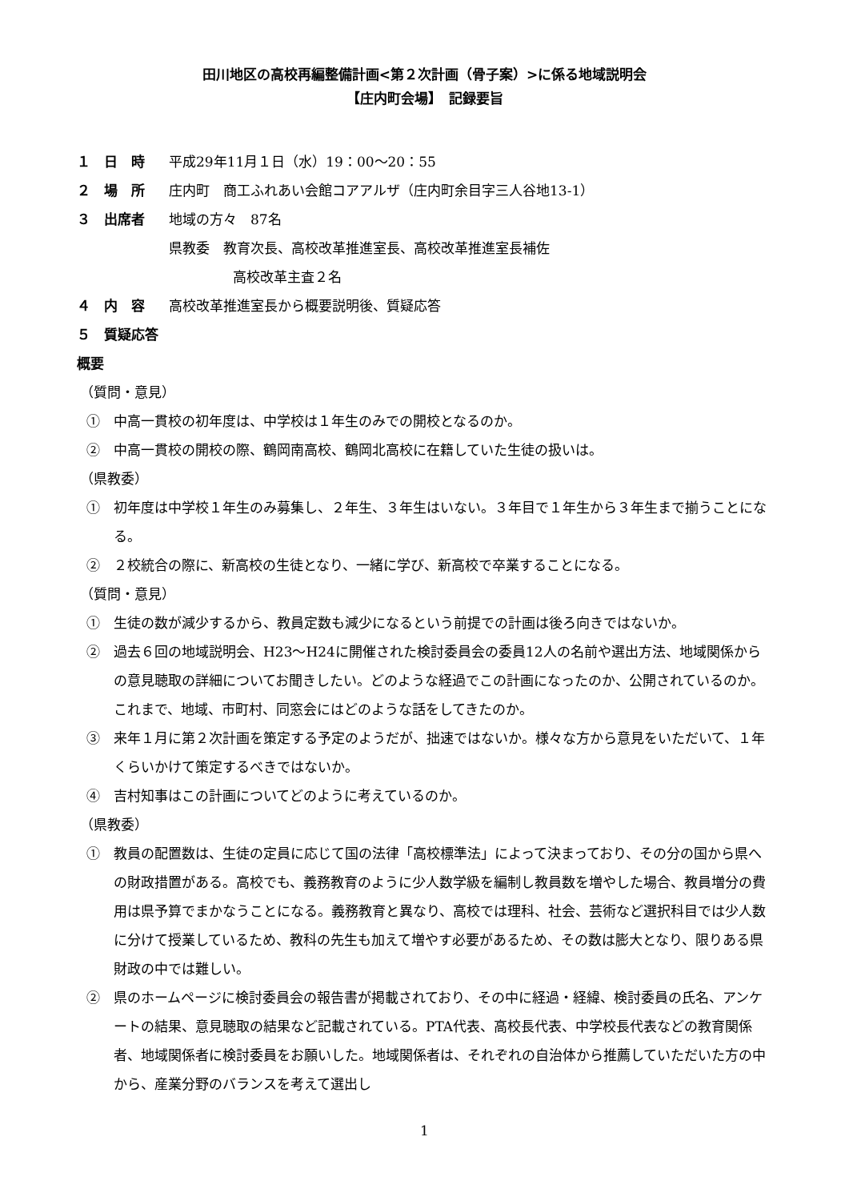田川地区の高校再編整備計画<第２次計画（骨子案）>に係る地域説明会
【庄内町会場】　記録要旨
１　日　時 平成29年11月１日（水）19：00～20：55
２　場　所 庄内町　商工ふれあい会館コアアルザ（庄内町余目字三人谷地13-1）
３　出席者 地域の方々　87名
県教委　教育次長、高校改革推進室長、高校改革推進室長補佐
高校改革主査２名
４　内　容 高校改革推進室長から概要説明後、質疑応答
５　質疑応答概要
（質問・意見）
①　中高一貫校の初年度は、中学校は１年生のみでの開校となるのか。
②　中高一貫校の開校の際、鶴岡南高校、鶴岡北高校に在籍していた生徒の扱いは。
（県教委）
①　初年度は中学校１年生のみ募集し、２年生、３年生はいない。３年目で１年生から３年生まで揃うことになる。
②　２校統合の際に、新高校の生徒となり、一緒に学び、新高校で卒業することになる。
（質問・意見）
①　生徒の数が減少するから、教員定数も減少になるという前提での計画は後ろ向きではないか。
②　過去６回の地域説明会、H23～H24に開催された検討委員会の委員12人の名前や選出方法、地域関係からの意見聴取の詳細についてお聞きしたい。どのような経過でこの計画になったのか、公開されているのか。これまで、地域、市町村、同窓会にはどのような話をしてきたのか。
③　来年１月に第２次計画を策定する予定のようだが、拙速ではないか。様々な方から意見をいただいて、１年くらいかけて策定するべきではないか。
④　吉村知事はこの計画についてどのように考えているのか。
（県教委）
①　教員の配置数は、生徒の定員に応じて国の法律「高校標準法」によって決まっており、その分の国から県への財政措置がある。高校でも、義務教育のように少人数学級を編制し教員数を増やした場合、教員増分の費用は県予算でまかなうことになる。義務教育と異なり、高校では理科、社会、芸術など選択科目では少人数に分けて授業しているため、教科の先生も加えて増やす必要があるため、その数は膨大となり、限りある県財政の中では難しい。
②　県のホームページに検討委員会の報告書が掲載されており、その中に経過・経緯、検討委員の氏名、アンケートの結果、意見聴取の結果など記載されている。PTA代表、高校長代表、中学校長代表などの教育関係者、地域関係者に検討委員をお願いした。地域関係者は、それぞれの自治体から推薦していただいた方の中から、産業分野のバランスを考えて選出し
1